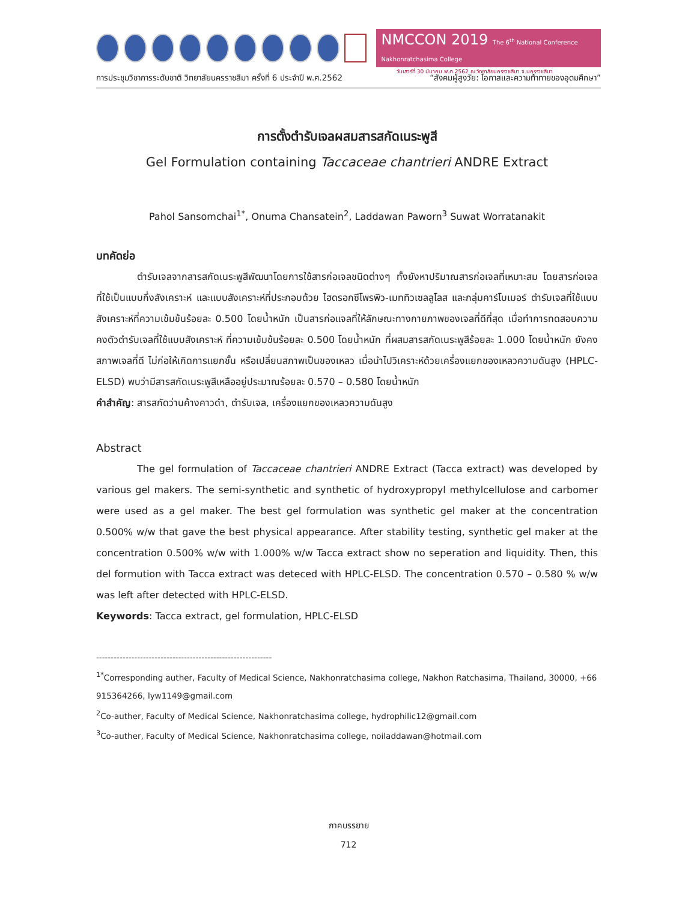NMCCON 2019 The 6<sup>th</sup> National Conference Nakhonratchasima College
วันเสาร์ที่ 30 มีนาคม พ.ศ.2562 ณ วิทยาลัยนครราชสีมา จ.นครราชสีมา
การประชุมวิชาการระดับชาติ วิทยาลัยนครราชสีมา ครั้งที่ 6 ประจำปี พ.ศ.2562 “สังคมผู้สูงวัย: โอกาสและความท้าทายของอุดมศึกษา”
การตั้งตำรับเจลผสมสารสกัดเนระพูสี
Gel Formulation containing Taccaceae chantrieri ANDRE Extract
Pahol Sansomchai<sup>1*</sup>, Onuma Chansatein<sup>2</sup>, Laddawan Paworn<sup>3</sup> Suwat Worratanakit
บทคัดย่อ
ตำรับเจลจากสารสกัดเนระพูสีพัฒนาโดยการใช้สารก่อเจลชนิดต่างๆ ทั้งยังหาปริมาณสารก่อเจลที่เหมาะสม โดยสารก่อเจลที่ใช้เป็นแบบกึ่งสังเคราะห์ และแบบสังเคราะห์ที่ประกอบด้วย ไฮดรอกซีโพรพิว-เมททิวเซลลูโลส และกลุ่มคาร์โบเมอร์ ตำรับเจลที่ใช้แบบสังเคราะห์ที่ความเข้มข้นร้อยละ 0.500 โดยน้ำหนัก เป็นสารก่อแจลที่ให้ลักษณะทางกายภาพของเจลที่ดีที่สุด เมื่อทำการทดสอบความคงตัวตำรับเจลที่ใช้แบบสังเคราะห์ ที่ความเข้มข้นร้อยละ 0.500 โดยน้ำหนัก ที่ผสมสารสกัดเนระพูสีร้อยละ 1.000 โดยน้ำหนัก ยังคงสภาพเจลที่ดี ไม่ก่อให้เกิดการแยกชั้น หรือเปลี่ยนสภาพเป็นของเหลว เมื่อนำไปวิเคราะห์ด้วยเครื่องแยกของเหลวความดันสูง (HPLC-ELSD) พบว่ามีสารสกัดเนระพูสีเหลืออยู่ประมาณร้อยละ 0.570 – 0.580 โดยน้ำหนัก
คำสำคัญ: สารสกัดว่านค้างคาวดำ, ตำรับเจล, เครื่องแยกของเหลวความดันสูง
Abstract
The gel formulation of Taccaceae chantrieri ANDRE Extract (Tacca extract) was developed by various gel makers. The semi-synthetic and synthetic of hydroxypropyl methylcellulose and carbomer were used as a gel maker. The best gel formulation was synthetic gel maker at the concentration 0.500% w/w that gave the best physical appearance. After stability testing, synthetic gel maker at the concentration 0.500% w/w with 1.000% w/w Tacca extract show no seperation and liquidity. Then, this del formution with Tacca extract was deteced with HPLC-ELSD. The concentration 0.570 – 0.580 % w/w was left after detected with HPLC-ELSD.
Keywords: Tacca extract, gel formulation, HPLC-ELSD
------------------------------------------------------------
<sup>1*</sup>Corresponding auther, Faculty of Medical Science, Nakhonratchasima college, Nakhon Ratchasima, Thailand, 30000, +66 915364266, lyw1149@gmail.com
<sup>2</sup> Co-auther, Faculty of Medical Science, Nakhonratchasima college, hydrophilic12@gmail.com
<sup>3</sup> Co-auther, Faculty of Medical Science, Nakhonratchasima college, noiladdawan@hotmail.com
ภาคบรรยาย
712